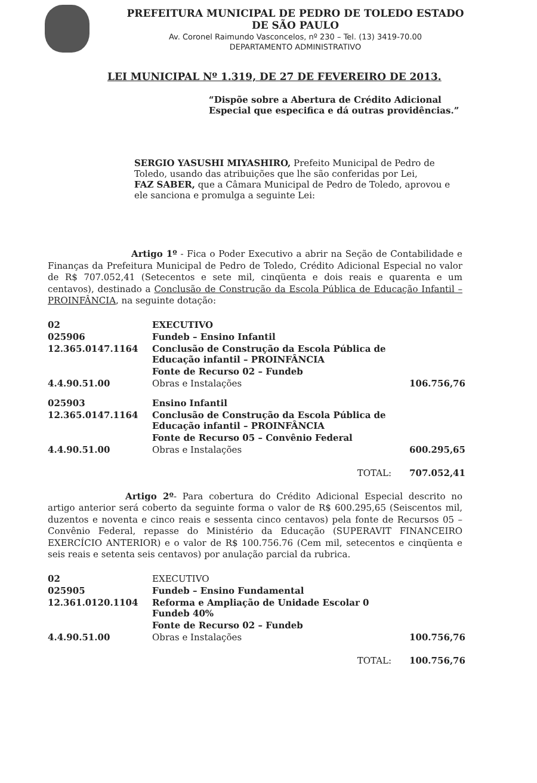PREFEITURA MUNICIPAL DE PEDRO DE TOLEDO ESTADO DE SÃO PAULO
Av. Coronel Raimundo Vasconcelos, nº 230 – Tel. (13) 3419-70.00
DEPARTAMENTO ADMINISTRATIVO
LEI MUNICIPAL Nº 1.319, DE 27 DE FEVEREIRO DE 2013.
“Dispõe sobre a Abertura de Crédito Adicional Especial que especifica e dá outras providências.”
SERGIO YASUSHI MIYASHIRO, Prefeito Municipal de Pedro de Toledo, usando das atribuições que lhe são conferidas por Lei,
FAZ SABER, que a Câmara Municipal de Pedro de Toledo, aprovou e ele sanciona e promulga a seguinte Lei:
Artigo 1º - Fica o Poder Executivo a abrir na Seção de Contabilidade e Finanças da Prefeitura Municipal de Pedro de Toledo, Crédito Adicional Especial no valor de R$ 707.052,41 (Setecentos e sete mil, cinqüenta e dois reais e quarenta e um centavos), destinado a Conclusão de Construção da Escola Pública de Educação Infantil – PROINFÂNCIA, na seguinte dotação:
| 02 | EXECUTIVO | |
| 025906 | Fundeb – Ensino Infantil | |
| 12.365.0147.1164 | Conclusão de Construção da Escola Pública de Educação infantil – PROINFÂNCIA | |
| | Fonte de Recurso 02 – Fundeb | |
| 4.4.90.51.00 | Obras e Instalações | 106.756,76 |
| 025903 | Ensino Infantil | |
| 12.365.0147.1164 | Conclusão de Construção da Escola Pública de Educação infantil – PROINFÂNCIA | |
| | Fonte de Recurso 05 – Convênio Federal | |
| 4.4.90.51.00 | Obras e Instalações | 600.295,65 |
| | TOTAL: | 707.052,41 |
Artigo 2º- Para cobertura do Crédito Adicional Especial descrito no artigo anterior será coberto da seguinte forma o valor de R$ 600.295,65 (Seiscentos mil, duzentos e noventa e cinco reais e sessenta cinco centavos) pela fonte de Recursos 05 – Convênio Federal, repasse do Ministério da Educação (SUPERAVIT FINANCEIRO EXERCÍCIO ANTERIOR) e o valor de R$ 100.756.76 (Cem mil, setecentos e cinqüenta e seis reais e setenta seis centavos) por anulação parcial da rubrica.
| 02 | EXECUTIVO | |
| 025905 | Fundeb – Ensino Fundamental | |
| 12.361.0120.1104 | Reforma e Ampliação de Unidade Escolar 0 Fundeb 40% | |
| | Fonte de Recurso 02 – Fundeb | |
| 4.4.90.51.00 | Obras e Instalações | 100.756,76 |
| | TOTAL: | 100.756,76 |